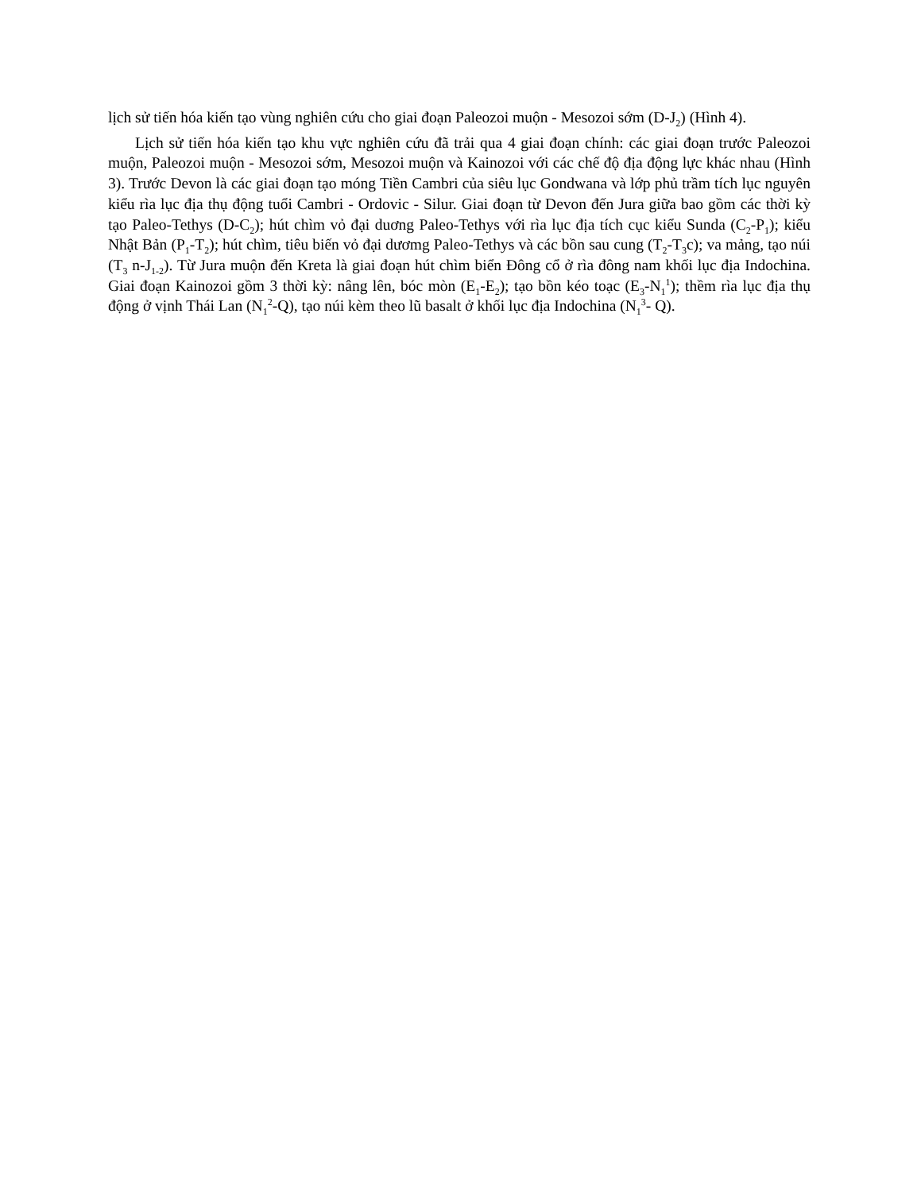lịch sử tiến hóa kiến tạo vùng nghiên cứu cho giai đoạn Paleozoi muộn - Mesozoi sớm (D-J<sub>2</sub>) (Hình 4).
Lịch sử tiến hóa kiến tạo khu vực nghiên cứu đã trải qua 4 giai đoạn chính: các giai đoạn trước Paleozoi muộn, Paleozoi muộn - Mesozoi sớm, Mesozoi muộn và Kainozoi với các chế độ địa động lực khác nhau (Hình 3). Trước Devon là các giai đoạn tạo móng Tiền Cambri của siêu lục Gondwana và lớp phủ trầm tích lục nguyên kiểu rìa lục địa thụ động tuổi Cambri - Ordovic - Silur. Giai đoạn từ Devon đến Jura giữa bao gồm các thời kỳ tạo Paleo-Tethys (D-C<sub>2</sub>); hút chìm vỏ đại duơng Paleo-Tethys với rìa lục địa tích cục kiểu Sunda (C<sub>2</sub>-P<sub>1</sub>); kiểu Nhật Bản (P<sub>1</sub>-T<sub>2</sub>); hút chìm, tiêu biến vỏ đại dươmg Paleo-Tethys và các bồn sau cung (T<sub>2</sub>-T<sub>3</sub>c); va mảng, tạo núi (T<sub>3</sub> n-J<sub>1-2</sub>). Từ Jura muộn đến Kreta là giai đoạn hút chìm biển Đông cổ ở rìa đông nam khối lục địa Indochina. Giai đoạn Kainozoi gồm 3 thời kỳ: nâng lên, bóc mòn (E<sub>1</sub>-E<sub>2</sub>); tạo bồn kéo toạc (E<sub>3</sub>-N<sub>1</sub><sup>1</sup>); thềm rìa lục địa thụ động ở vịnh Thái Lan (N<sub>1</sub><sup>2</sup>-Q), tạo núi kèm theo lũ basalt ở khối lục địa Indochina (N<sub>1</sub><sup>3</sup>- Q).